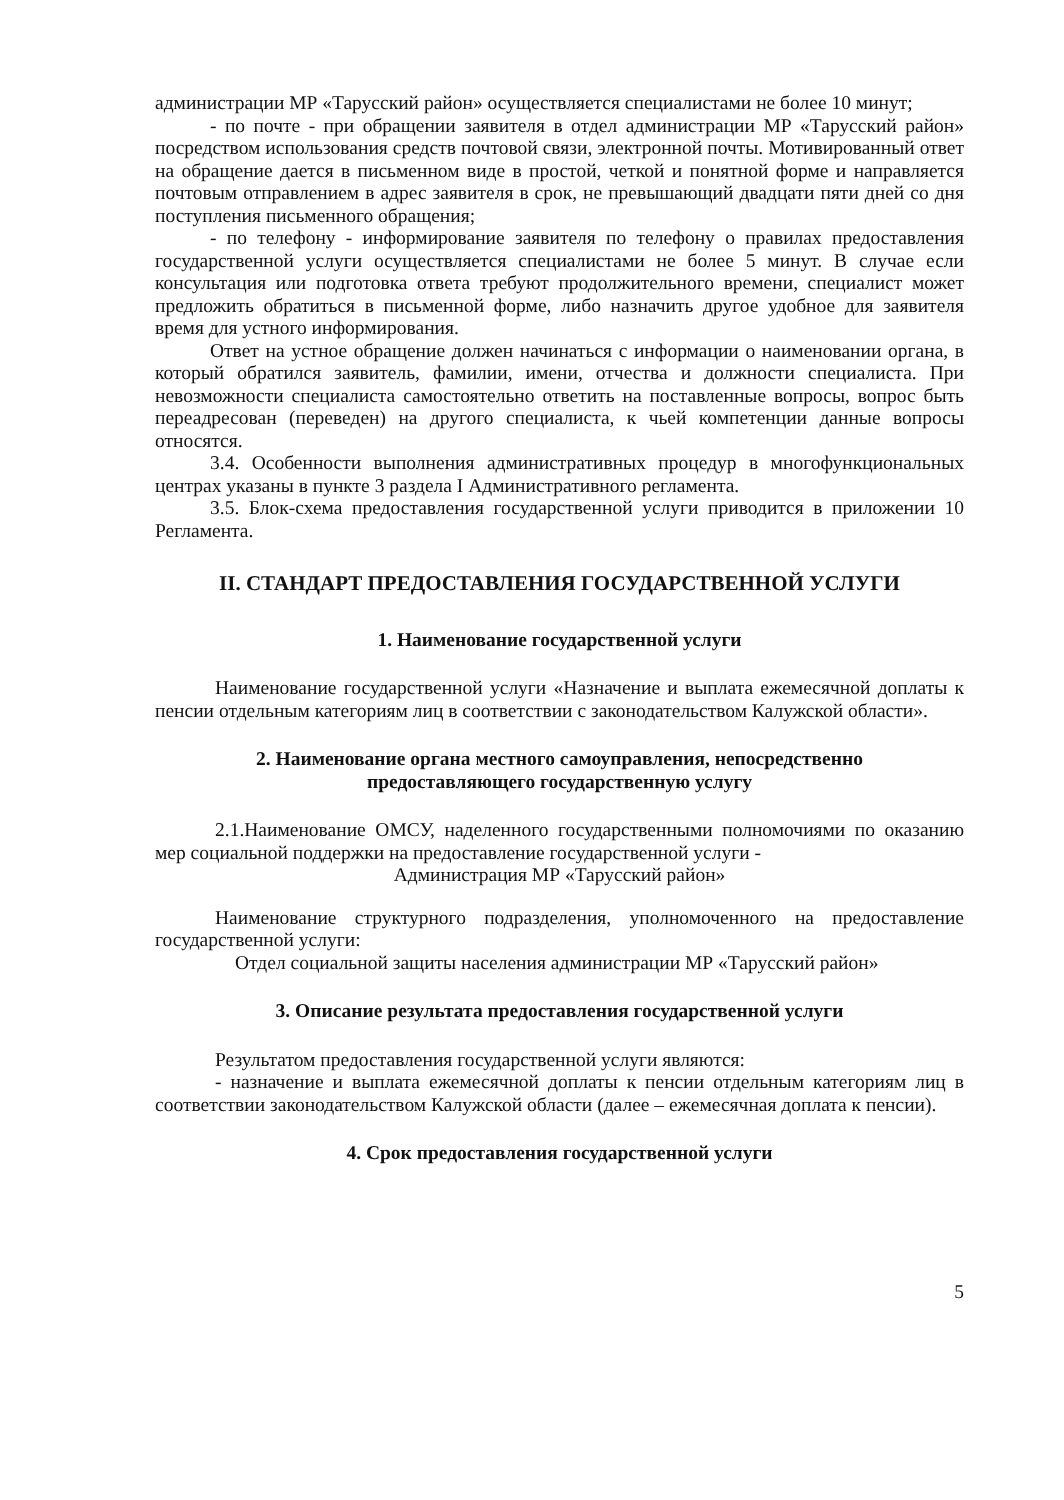администрации МР «Тарусский район» осуществляется специалистами не более 10 минут;
- по почте - при обращении заявителя в отдел администрации МР «Тарусский район» посредством использования средств почтовой связи, электронной почты. Мотивированный ответ на обращение дается в письменном виде в простой, четкой и понятной форме и направляется почтовым отправлением в адрес заявителя в срок, не превышающий двадцати пяти дней со дня поступления письменного обращения;
- по телефону - информирование заявителя по телефону о правилах предоставления государственной услуги осуществляется специалистами не более 5 минут. В случае если консультация или подготовка ответа требуют продолжительного времени, специалист может предложить обратиться в письменной форме, либо назначить другое удобное для заявителя время для устного информирования.
Ответ на устное обращение должен начинаться с информации о наименовании органа, в который обратился заявитель, фамилии, имени, отчества и должности специалиста. При невозможности специалиста самостоятельно ответить на поставленные вопросы, вопрос быть переадресован (переведен) на другого специалиста, к чьей компетенции данные вопросы относятся.
3.4. Особенности выполнения административных процедур в многофункциональных центрах указаны в пункте 3 раздела I Административного регламента.
3.5. Блок-схема предоставления государственной услуги приводится в приложении 10 Регламента.
II. СТАНДАРТ ПРЕДОСТАВЛЕНИЯ ГОСУДАРСТВЕННОЙ УСЛУГИ
1. Наименование государственной услуги
Наименование государственной услуги «Назначение и выплата ежемесячной доплаты к пенсии отдельным категориям лиц в соответствии с законодательством Калужской области».
2. Наименование органа местного самоуправления, непосредственно
предоставляющего государственную услугу
2.1.Наименование ОМСУ, наделенного государственными полномочиями по оказанию мер социальной поддержки на предоставление государственной услуги -
Администрация МР «Тарусский район»
Наименование структурного подразделения, уполномоченного на предоставление государственной услуги:
Отдел социальной защиты населения администрации МР «Тарусский район»
3. Описание результата предоставления государственной услуги
Результатом предоставления государственной услуги являются:
- назначение и выплата ежемесячной доплаты к пенсии отдельным категориям лиц в соответствии законодательством Калужской области (далее – ежемесячная доплата к пенсии).
4. Срок предоставления государственной услуги
5